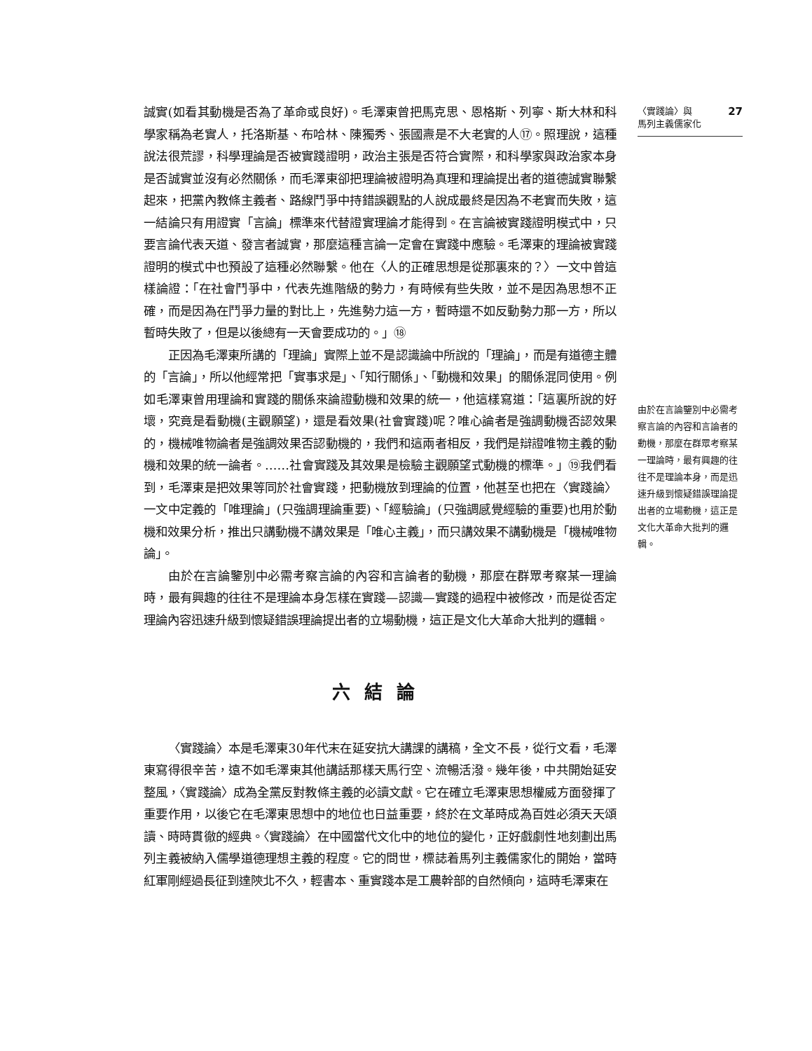誠實(如看其動機是否為了革命或良好)。毛澤東曾把馬克思、恩格斯、列寧、斯大林和科學家稱為老實人，托洛斯基、布哈林、陳獨秀、張國燾是不大老實的人⑰。照理說，這種說法很荒謬，科學理論是否被實踐證明，政治主張是否符合實際，和科學家與政治家本身是否誠實並沒有必然關係，而毛澤東卻把理論被證明為真理和理論提出者的道德誠實聯繫起來，把黨內教條主義者、路線鬥爭中持錯誤觀點的人說成最終是因為不老實而失敗，這一結論只有用證實「言論」標準來代替證實理論才能得到。在言論被實踐證明模式中，只要言論代表天道、發言者誠實，那麼這種言論一定會在實踐中應驗。毛澤東的理論被實踐證明的模式中也預設了這種必然聯繫。他在〈人的正確思想是從那裏來的？〉一文中曾這樣論證：「在社會鬥爭中，代表先進階級的勢力，有時候有些失敗，並不是因為思想不正確，而是因為在鬥爭力量的對比上，先進勢力這一方，暫時還不如反動勢力那一方，所以暫時失敗了，但是以後總有一天會要成功的。」⑱
正因為毛澤東所講的「理論」實際上並不是認識論中所說的「理論」，而是有道德主體的「言論」，所以他經常把「實事求是」、「知行關係」、「動機和效果」的關係混同使用。例如毛澤東曾用理論和實踐的關係來論證動機和效果的統一，他這樣寫道：「這裏所說的好壞，究竟是看動機(主觀願望)，還是看效果(社會實踐)呢？唯心論者是強調動機否認效果的，機械唯物論者是強調效果否認動機的，我們和這兩者相反，我們是辯證唯物主義的動機和效果的統一論者。……社會實踐及其效果是檢驗主觀願望式動機的標準。」⑲我們看到，毛澤東是把效果等同於社會實踐，把動機放到理論的位置，他甚至也把在〈實踐論〉一文中定義的「唯理論」(只強調理論重要)、「經驗論」(只強調感覺經驗的重要)也用於動機和效果分析，推出只講動機不講效果是「唯心主義」，而只講效果不講動機是「機械唯物論」。
由於在言論鑒別中必需考察言論的內容和言論者的動機，那麼在群眾考察某一理論時，最有興趣的往往不是理論本身怎樣在實踐—認識—實踐的過程中被修改，而是從否定理論內容迅速升級到懷疑錯誤理論提出者的立場動機，這正是文化大革命大批判的邏輯。
六結論
〈實踐論〉本是毛澤東30年代末在延安抗大講課的講稿，全文不長，從行文看，毛澤東寫得很辛苦，遠不如毛澤東其他講話那樣天馬行空、流暢活潑。幾年後，中共開始延安整風，〈實踐論〉成為全黨反對教條主義的必讀文獻。它在確立毛澤東思想權威方面發揮了重要作用，以後它在毛澤東思想中的地位也日益重要，終於在文革時成為百姓必須天天頌讀、時時貫徹的經典。〈實踐論〉在中國當代文化中的地位的變化，正好戲劇性地刻劃出馬列主義被納入儒學道德理想主義的程度。它的問世，標誌着馬列主義儒家化的開始，當時紅軍剛經過長征到達陝北不久，輕書本、重實踐本是工農幹部的自然傾向，這時毛澤東在
〈實踐論〉與
馬列主義儒家化 27
由於在言論鑒別中必需考察言論的內容和言論者的動機，那麼在群眾考察某一理論時，最有興趣的往往不是理論本身，而是迅速升級到懷疑錯誤理論提出者的立場動機，這正是文化大革命大批判的邏輯。